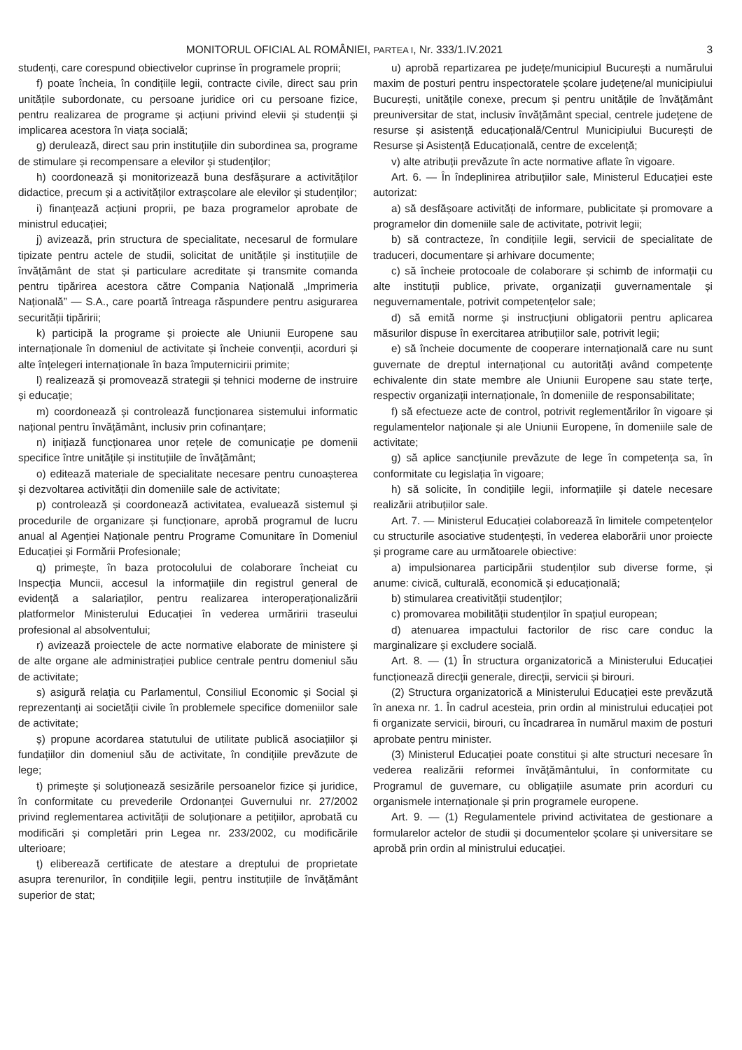MONITORUL OFICIAL AL ROMÂNIEI, PARTEA I, Nr. 333/1.IV.2021 3
studenți, care corespund obiectivelor cuprinse în programele proprii;
f) poate încheia, în condițiile legii, contracte civile, direct sau prin unitățile subordonate, cu persoane juridice ori cu persoane fizice, pentru realizarea de programe și acțiuni privind elevii și studenții și implicarea acestora în viața socială;
g) derulează, direct sau prin instituțiile din subordinea sa, programe de stimulare și recompensare a elevilor și studenților;
h) coordonează și monitorizează buna desfășurare a activităților didactice, precum și a activităților extrașcolare ale elevilor și studenților;
i) finanțează acțiuni proprii, pe baza programelor aprobate de ministrul educației;
j) avizează, prin structura de specialitate, necesarul de formulare tipizate pentru actele de studii, solicitat de unitățile și instituțiile de învățământ de stat și particulare acreditate și transmite comanda pentru tipărirea acestora către Compania Națională „Imprimeria Națională” — S.A., care poartă întreaga răspundere pentru asigurarea securității tipăririi;
k) participă la programe și proiecte ale Uniunii Europene sau internaționale în domeniul de activitate și încheie convenții, acorduri și alte înțelegeri internaționale în baza împuternicirii primite;
l) realizează și promovează strategii și tehnici moderne de instruire și educație;
m) coordonează și controlează funcționarea sistemului informatic național pentru învățământ, inclusiv prin cofinanțare;
n) inițiază funcționarea unor rețele de comunicație pe domenii specifice între unitățile și instituțiile de învățământ;
o) editează materiale de specialitate necesare pentru cunoașterea și dezvoltarea activității din domeniile sale de activitate;
p) controlează și coordonează activitatea, evaluează sistemul și procedurile de organizare și funcționare, aprobă programul de lucru anual al Agenției Naționale pentru Programe Comunitare în Domeniul Educației și Formării Profesionale;
q) primește, în baza protocolului de colaborare încheiat cu Inspecția Muncii, accesul la informațiile din registrul general de evidență a salariaților, pentru realizarea interoperaționalizării platformelor Ministerului Educației în vederea urmăririi traseului profesional al absolventului;
r) avizează proiectele de acte normative elaborate de ministere și de alte organe ale administrației publice centrale pentru domeniul său de activitate;
s) asigură relația cu Parlamentul, Consiliul Economic și Social și reprezentanți ai societății civile în problemele specifice domeniilor sale de activitate;
ș) propune acordarea statutului de utilitate publică asociațiilor și fundațiilor din domeniul său de activitate, în condițiile prevăzute de lege;
t) primește și soluționează sesizările persoanelor fizice și juridice, în conformitate cu prevederile Ordonanței Guvernului nr. 27/2002 privind reglementarea activității de soluționare a petițiilor, aprobată cu modificări și completări prin Legea nr. 233/2002, cu modificările ulterioare;
ț) eliberează certificate de atestare a dreptului de proprietate asupra terenurilor, în condițiile legii, pentru instituțiile de învățământ superior de stat;
u) aprobă repartizarea pe județe/municipiul București a numărului maxim de posturi pentru inspectoratele școlare județene/al municipiului București, unitățile conexe, precum și pentru unitățile de învățământ preuniversitar de stat, inclusiv învățământ special, centrele județene de resurse și asistență educațională/Centrul Municipiului București de Resurse și Asistență Educațională, centre de excelență;
v) alte atribuții prevăzute în acte normative aflate în vigoare.
Art. 6. — În îndeplinirea atribuțiilor sale, Ministerul Educației este autorizat:
a) să desfășoare activități de informare, publicitate și promovare a programelor din domeniile sale de activitate, potrivit legii;
b) să contracteze, în condițiile legii, servicii de specialitate de traduceri, documentare și arhivare documente;
c) să încheie protocoale de colaborare și schimb de informații cu alte instituții publice, private, organizații guvernamentale și neguvernamentale, potrivit competențelor sale;
d) să emită norme și instrucțiuni obligatorii pentru aplicarea măsurilor dispuse în exercitarea atribuțiilor sale, potrivit legii;
e) să încheie documente de cooperare internațională care nu sunt guvernate de dreptul internațional cu autorități având competențe echivalente din state membre ale Uniunii Europene sau state terțe, respectiv organizații internaționale, în domeniile de responsabilitate;
f) să efectueze acte de control, potrivit reglementărilor în vigoare și regulamentelor naționale și ale Uniunii Europene, în domeniile sale de activitate;
g) să aplice sancțiunile prevăzute de lege în competența sa, în conformitate cu legislația în vigoare;
h) să solicite, în condițiile legii, informațiile și datele necesare realizării atribuțiilor sale.
Art. 7. — Ministerul Educației colaborează în limitele competențelor cu structurile asociative studențești, în vederea elaborării unor proiecte și programe care au următoarele obiective:
a) impulsionarea participării studenților sub diverse forme, și anume: civică, culturală, economică și educațională;
b) stimularea creativității studenților;
c) promovarea mobilității studenților în spațiul european;
d) atenuarea impactului factorilor de risc care conduc la marginalizare și excludere socială.
Art. 8. — (1) În structura organizatorică a Ministerului Educației funcționează direcții generale, direcții, servicii și birouri.
(2) Structura organizatorică a Ministerului Educației este prevăzută în anexa nr. 1. În cadrul acesteia, prin ordin al ministrului educației pot fi organizate servicii, birouri, cu încadrarea în numărul maxim de posturi aprobate pentru minister.
(3) Ministerul Educației poate constitui și alte structuri necesare în vederea realizării reformei învățământului, în conformitate cu Programul de guvernare, cu obligațiile asumate prin acorduri cu organismele internaționale și prin programele europene.
Art. 9. — (1) Regulamentele privind activitatea de gestionare a formularelor actelor de studii și documentelor școlare și universitare se aprobă prin ordin al ministrului educației.